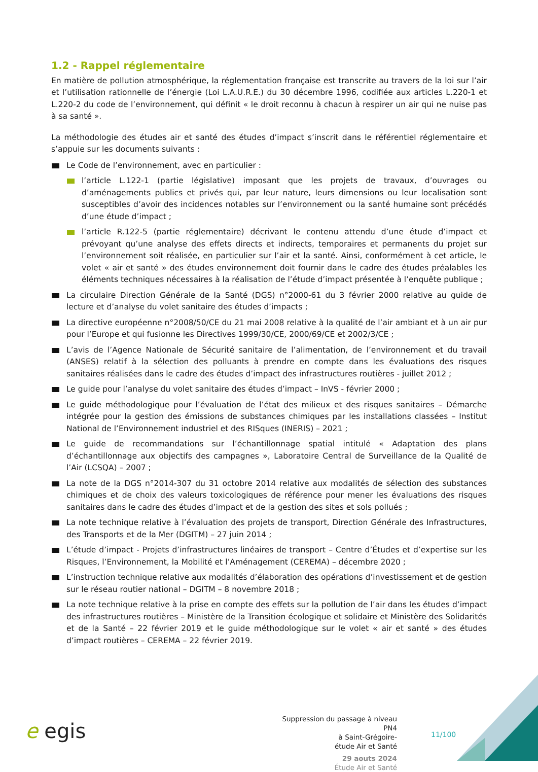1.2 - Rappel réglementaire
En matière de pollution atmosphérique, la réglementation française est transcrite au travers de la loi sur l’air et l’utilisation rationnelle de l’énergie (Loi L.A.U.R.E.) du 30 décembre 1996, codifiée aux articles L.220-1 et L.220-2 du code de l’environnement, qui définit « le droit reconnu à chacun à respirer un air qui ne nuise pas à sa santé ».
La méthodologie des études air et santé des études d’impact s’inscrit dans le référentiel réglementaire et s’appuie sur les documents suivants :
Le Code de l’environnement, avec en particulier :
l’article L.122-1 (partie législative) imposant que les projets de travaux, d’ouvrages ou d’aménagements publics et privés qui, par leur nature, leurs dimensions ou leur localisation sont susceptibles d’avoir des incidences notables sur l’environnement ou la santé humaine sont précédés d’une étude d’impact ;
l’article R.122-5 (partie réglementaire) décrivant le contenu attendu d’une étude d’impact et prévoyant qu’une analyse des effets directs et indirects, temporaires et permanents du projet sur l’environnement soit réalisée, en particulier sur l’air et la santé. Ainsi, conformément à cet article, le volet « air et santé » des études environnement doit fournir dans le cadre des études préalables les éléments techniques nécessaires à la réalisation de l’étude d’impact présentée à l’enquête publique ;
La circulaire Direction Générale de la Santé (DGS) n°2000-61 du 3 février 2000 relative au guide de lecture et d’analyse du volet sanitaire des études d’impacts ;
La directive européenne n°2008/50/CE du 21 mai 2008 relative à la qualité de l’air ambiant et à un air pur pour l’Europe et qui fusionne les Directives 1999/30/CE, 2000/69/CE et 2002/3/CE ;
L’avis de l’Agence Nationale de Sécurité sanitaire de l’alimentation, de l’environnement et du travail (ANSES) relatif à la sélection des polluants à prendre en compte dans les évaluations des risques sanitaires réalisées dans le cadre des études d’impact des infrastructures routières - juillet 2012 ;
Le guide pour l’analyse du volet sanitaire des études d’impact – InVS - février 2000 ;
Le guide méthodologique pour l’évaluation de l’état des milieux et des risques sanitaires – Démarche intégrée pour la gestion des émissions de substances chimiques par les installations classées – Institut National de l’Environnement industriel et des RISques (INERIS) – 2021 ;
Le guide de recommandations sur l’échantillonnage spatial intitulé « Adaptation des plans d’échantillonnage aux objectifs des campagnes », Laboratoire Central de Surveillance de la Qualité de l’Air (LCSQA) – 2007 ;
La note de la DGS n°2014-307 du 31 octobre 2014 relative aux modalités de sélection des substances chimiques et de choix des valeurs toxicologiques de référence pour mener les évaluations des risques sanitaires dans le cadre des études d’impact et de la gestion des sites et sols pollués ;
La note technique relative à l’évaluation des projets de transport, Direction Générale des Infrastructures, des Transports et de la Mer (DGITM) – 27 juin 2014 ;
L’étude d’impact - Projets d’infrastructures linéaires de transport – Centre d’Études et d’expertise sur les Risques, l’Environnement, la Mobilité et l’Aménagement (CEREMA) – décembre 2020 ;
L’instruction technique relative aux modalités d’élaboration des opérations d’investissement et de gestion sur le réseau routier national – DGITM – 8 novembre 2018 ;
La note technique relative à la prise en compte des effets sur la pollution de l’air dans les études d’impact des infrastructures routières – Ministère de la Transition écologique et solidaire et Ministère des Solidarités et de la Santé – 22 février 2019 et le guide méthodologique sur le volet « air et santé » des études d’impact routières – CEREMA – 22 février 2019.
e egis
Suppression du passage à niveau PN4
à Saint-Grégoire-
étude Air et Santé
29 aouts 2024
Étude Air et Santé
11/100